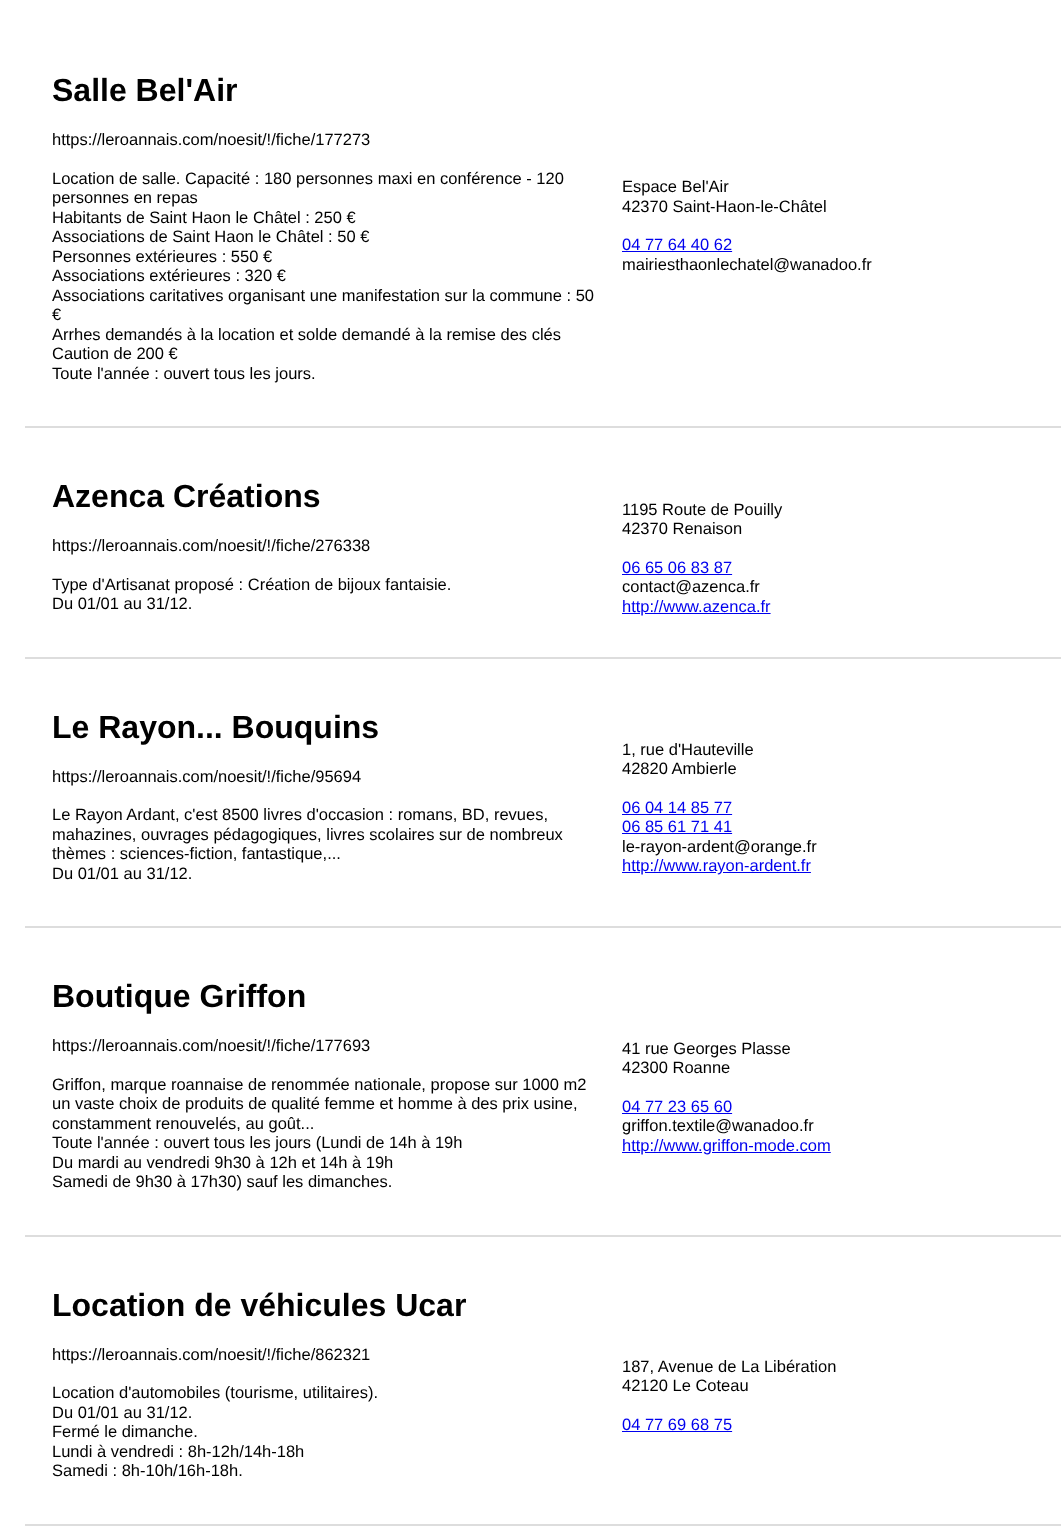Salle Bel'Air
https://leroannais.com/noesit/!/fiche/177273
Location de salle. Capacité : 180 personnes maxi en conférence - 120 personnes en repas
Habitants de Saint Haon le Châtel : 250 €
Associations de Saint Haon le Châtel : 50 €
Personnes extérieures : 550 €
Associations extérieures : 320 €
Associations caritatives organisant une manifestation sur la commune : 50 €
Arrhes demandés à la location et solde demandé à la remise des clés
Caution de 200 €
Toute l'année : ouvert tous les jours.
Espace Bel'Air
42370 Saint-Haon-le-Châtel
04 77 64 40 62
mairiesthaonlechatel@wanadoo.fr
Azenca Créations
https://leroannais.com/noesit/!/fiche/276338
Type d'Artisanat proposé : Création de bijoux fantaisie.
Du 01/01 au 31/12.
1195 Route de Pouilly
42370 Renaison
06 65 06 83 87
contact@azenca.fr
http://www.azenca.fr
Le Rayon... Bouquins
https://leroannais.com/noesit/!/fiche/95694
Le Rayon Ardant, c'est 8500 livres d'occasion : romans, BD, revues, mahazines, ouvrages pédagogiques, livres scolaires sur de nombreux thèmes : sciences-fiction, fantastique,...
Du 01/01 au 31/12.
1, rue d'Hauteville
42820 Ambierle
06 04 14 85 77
06 85 61 71 41
le-rayon-ardent@orange.fr
http://www.rayon-ardent.fr
Boutique Griffon
https://leroannais.com/noesit/!/fiche/177693
Griffon, marque roannaise de renommée nationale, propose sur 1000 m2 un vaste choix de produits de qualité femme et homme à des prix usine, constamment renouvelés, au goût...
Toute l'année : ouvert tous les jours (Lundi de 14h à 19h
Du mardi au vendredi 9h30 à 12h et 14h à 19h
Samedi de 9h30 à 17h30) sauf les dimanches.
41 rue Georges Plasse
42300 Roanne
04 77 23 65 60
griffon.textile@wanadoo.fr
http://www.griffon-mode.com
Location de véhicules Ucar
https://leroannais.com/noesit/!/fiche/862321
Location d'automobiles (tourisme, utilitaires).
Du 01/01 au 31/12.
Fermé le dimanche.
Lundi à vendredi : 8h-12h/14h-18h
Samedi : 8h-10h/16h-18h.
187, Avenue de La Libération
42120 Le Coteau
04 77 69 68 75